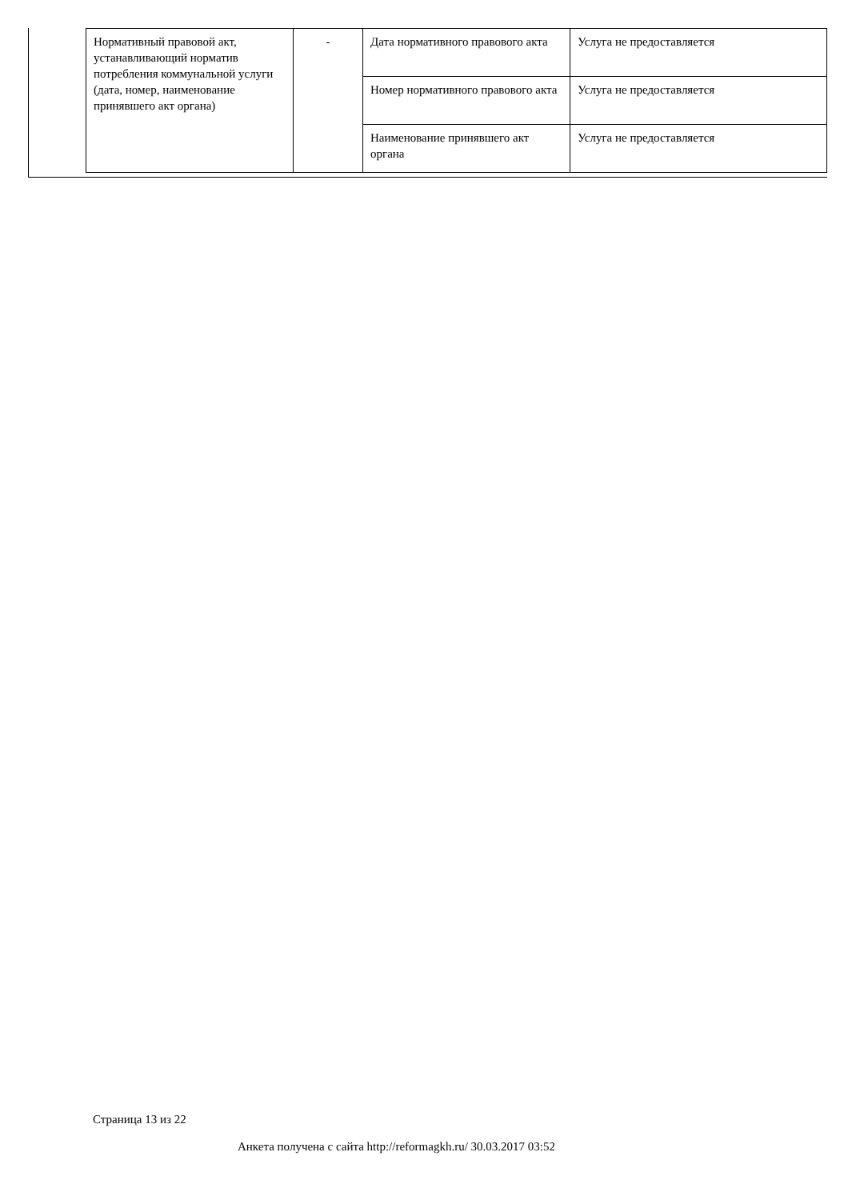| Нормативный правовой акт, устанавливающий норматив потребления коммунальной услуги (дата, номер, наименование принявшего акт органа) | - | Дата нормативного правового акта | Услуга не предоставляется |
| | | Номер нормативного правового акта | Услуга не предоставляется |
| | | Наименование принявшего акт органа | Услуга не предоставляется |
Страница 13 из 22
Анкета получена с сайта http://reformagkh.ru/ 30.03.2017 03:52